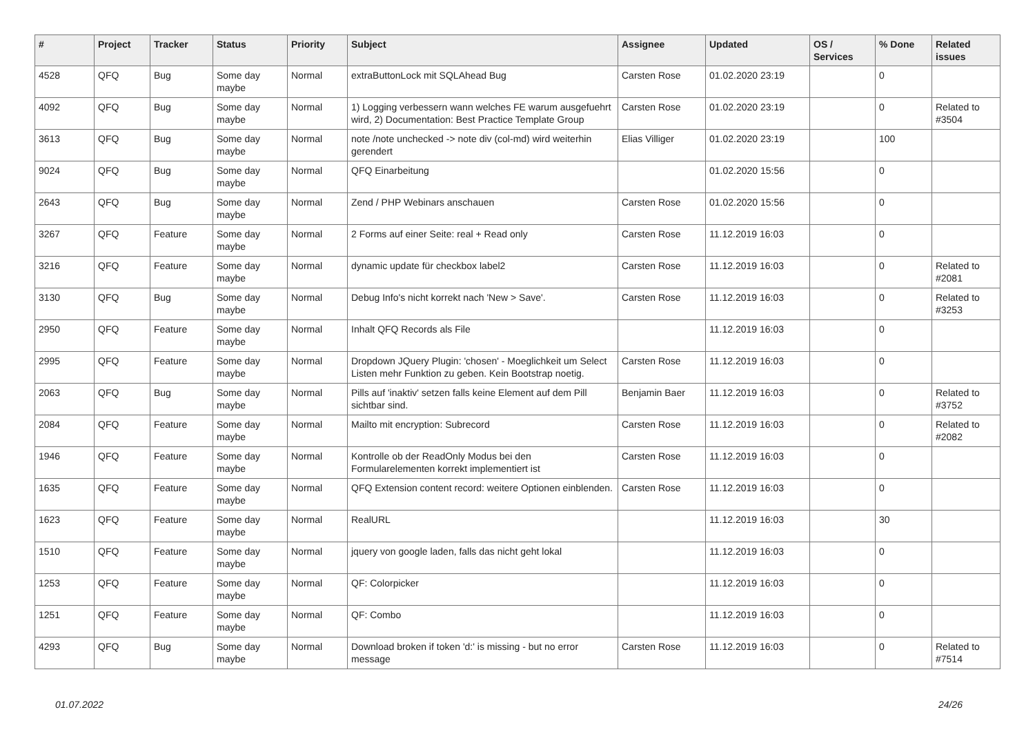| # | Project | Tracker | Status | Priority | Subject | Assignee | Updated | OS / Services | % Done | Related issues |
| --- | --- | --- | --- | --- | --- | --- | --- | --- | --- | --- |
| 4528 | QFQ | Bug | Some day maybe | Normal | extraButtonLock mit SQLAhead Bug | Carsten Rose | 01.02.2020 23:19 | | 0 | |
| 4092 | QFQ | Bug | Some day maybe | Normal | 1) Logging verbessern wann welches FE warum ausgefuehrt wird, 2) Documentation: Best Practice Template Group | Carsten Rose | 01.02.2020 23:19 | | 0 | Related to #3504 |
| 3613 | QFQ | Bug | Some day maybe | Normal | note /note unchecked -> note div (col-md) wird weiterhin gerendert | Elias Villiger | 01.02.2020 23:19 | | 100 | |
| 9024 | QFQ | Bug | Some day maybe | Normal | QFQ Einarbeitung | | 01.02.2020 15:56 | | 0 | |
| 2643 | QFQ | Bug | Some day maybe | Normal | Zend / PHP Webinars anschauen | Carsten Rose | 01.02.2020 15:56 | | 0 | |
| 3267 | QFQ | Feature | Some day maybe | Normal | 2 Forms auf einer Seite: real + Read only | Carsten Rose | 11.12.2019 16:03 | | 0 | |
| 3216 | QFQ | Feature | Some day maybe | Normal | dynamic update für checkbox label2 | Carsten Rose | 11.12.2019 16:03 | | 0 | Related to #2081 |
| 3130 | QFQ | Bug | Some day maybe | Normal | Debug Info's nicht korrekt nach 'New > Save'. | Carsten Rose | 11.12.2019 16:03 | | 0 | Related to #3253 |
| 2950 | QFQ | Feature | Some day maybe | Normal | Inhalt QFQ Records als File | | 11.12.2019 16:03 | | 0 | |
| 2995 | QFQ | Feature | Some day maybe | Normal | Dropdown JQuery Plugin: 'chosen' - Moeglichkeit um Select Listen mehr Funktion zu geben. Kein Bootstrap noetig. | Carsten Rose | 11.12.2019 16:03 | | 0 | |
| 2063 | QFQ | Bug | Some day maybe | Normal | Pills auf 'inaktiv' setzen falls keine Element auf dem Pill sichtbar sind. | Benjamin Baer | 11.12.2019 16:03 | | 0 | Related to #3752 |
| 2084 | QFQ | Feature | Some day maybe | Normal | Mailto mit encryption: Subrecord | Carsten Rose | 11.12.2019 16:03 | | 0 | Related to #2082 |
| 1946 | QFQ | Feature | Some day maybe | Normal | Kontrolle ob der ReadOnly Modus bei den Formularelementen korrekt implementiert ist | Carsten Rose | 11.12.2019 16:03 | | 0 | |
| 1635 | QFQ | Feature | Some day maybe | Normal | QFQ Extension content record: weitere Optionen einblenden. | Carsten Rose | 11.12.2019 16:03 | | 0 | |
| 1623 | QFQ | Feature | Some day maybe | Normal | RealURL | | 11.12.2019 16:03 | | 30 | |
| 1510 | QFQ | Feature | Some day maybe | Normal | jquery von google laden, falls das nicht geht lokal | | 11.12.2019 16:03 | | 0 | |
| 1253 | QFQ | Feature | Some day maybe | Normal | QF: Colorpicker | | 11.12.2019 16:03 | | 0 | |
| 1251 | QFQ | Feature | Some day maybe | Normal | QF: Combo | | 11.12.2019 16:03 | | 0 | |
| 4293 | QFQ | Bug | Some day maybe | Normal | Download broken if token 'd:' is missing - but no error message | Carsten Rose | 11.12.2019 16:03 | | 0 | Related to #7514 |
01.07.2022 24/26